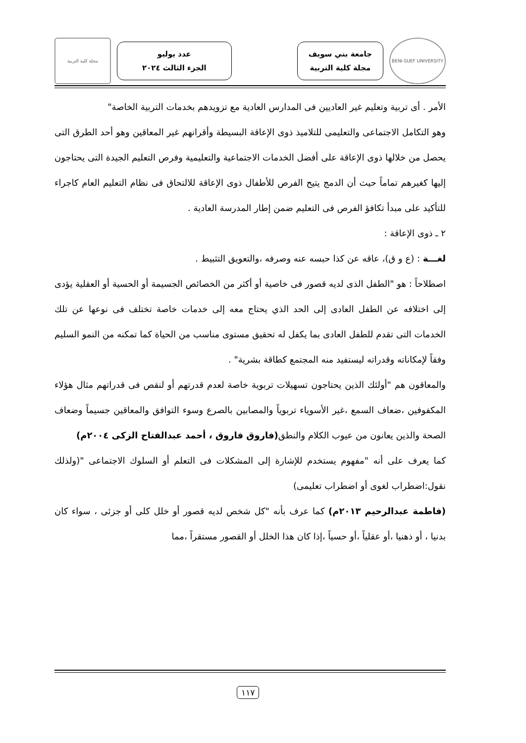BENI-SUEF UNIVERSITY
جامعة بني سويف
مجلة كلية التربية
عدد يوليو
الجزء الثالث ٢٠٢٤
مجلة كلية التربية
الأمر . أى تربية وتعليم غير العاديين فى المدارس العادية مع تزويدهم بخدمات التربية الخاصة"
وهو التكامل الاجتماعى والتعليمى للتلاميذ ذوى الإعاقة البسيطة وأقرانهم غير المعاقين وهو أحد الطرق التى يحصل من خلالها ذوى الإعاقة على أفضل الخدمات الاجتماعية والتعليمية وفرص التعليم الجيدة التى يحتاجون إليها كغيرهم تماماً حيث أن الدمج يتيح الفرص للأطفال ذوى الإعاقة للالتحاق فى نظام التعليم العام كاجراء للتأكيد على مبدأ تكافؤ الفرص فى التعليم ضمن إطار المدرسة العادية .
٢ ـ ذوى الإعاقة :
لغـــة : (ع و ق)، عاقه عن كذا حبسه عنه وصرفه ،والتعويق التثبيط .
اصطلاحاً : هو "الطفل الذى لديه قصور فى خاصية أو أكثر من الخصائص الجسيمة أو الحسية أو العقلية يؤدى إلى اختلافه عن الطفل العادى إلى الحد الذي يحتاج معه إلى خدمات خاصة تختلف فى نوعها عن تلك الخدمات التى تقدم للطفل العادى بما يكفل له تحقيق مستوى مناسب من الحياة كما تمكنه من النمو السليم وفقاً لإمكاناته وقدراته ليستفيد منه المجتمع كطاقة بشرية" .
والمعاقون هم "أولئك الذين يحتاجون تسهيلات تربوية خاصة لعدم قدرتهم أو لنقص فى قدراتهم مثال هؤلاء المكفوفين ،ضعاف السمع ،غير الأسوياء تربوياً والمصابين بالصرع وسوء التوافق والمعاقين جسيماً وضعاف الصحة والذين يعانون من عيوب الكلام والنطق(فاروق فاروق ، أحمد عبدالفتاح الزكى ٢٠٠٤م)
كما يعرف على أنه "مفهوم يستخدم للإشارة إلى المشكلات فى التعلم أو السلوك الاجتماعى "(ولذلك نقول:اضطراب لغوى أو اضطراب تعليمى)
(فاطمة عبدالرحيم ٢٠١٣م) كما عرف بأنه "كل شخص لديه قصور أو خلل كلى أو جزئى ، سواء كان بدنيا ، أو ذهنيا ،أو عقلياً ،أو حسياً ،إذا كان هذا الخلل أو القصور مستقراً ،مما
١١٧